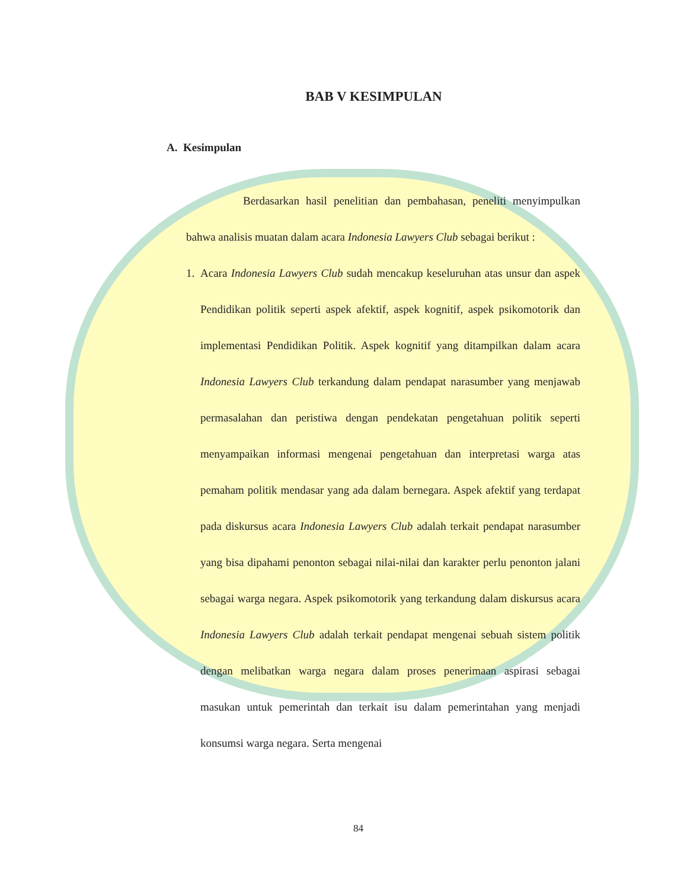BAB V KESIMPULAN
A. Kesimpulan
Berdasarkan hasil penelitian dan pembahasan, peneliti menyimpulkan bahwa analisis muatan dalam acara Indonesia Lawyers Club sebagai berikut :
1. Acara Indonesia Lawyers Club sudah mencakup keseluruhan atas unsur dan aspek Pendidikan politik seperti aspek afektif, aspek kognitif, aspek psikomotorik dan implementasi Pendidikan Politik. Aspek kognitif yang ditampilkan dalam acara Indonesia Lawyers Club terkandung dalam pendapat narasumber yang menjawab permasalahan dan peristiwa dengan pendekatan pengetahuan politik seperti menyampaikan informasi mengenai pengetahuan dan interpretasi warga atas pemaham politik mendasar yang ada dalam bernegara. Aspek afektif yang terdapat pada diskursus acara Indonesia Lawyers Club adalah terkait pendapat narasumber yang bisa dipahami penonton sebagai nilai-nilai dan karakter perlu penonton jalani sebagai warga negara. Aspek psikomotorik yang terkandung dalam diskursus acara Indonesia Lawyers Club adalah terkait pendapat mengenai sebuah sistem politik dengan melibatkan warga negara dalam proses penerimaan aspirasi sebagai masukan untuk pemerintah dan terkait isu dalam pemerintahan yang menjadi konsumsi warga negara. Serta mengenai
84